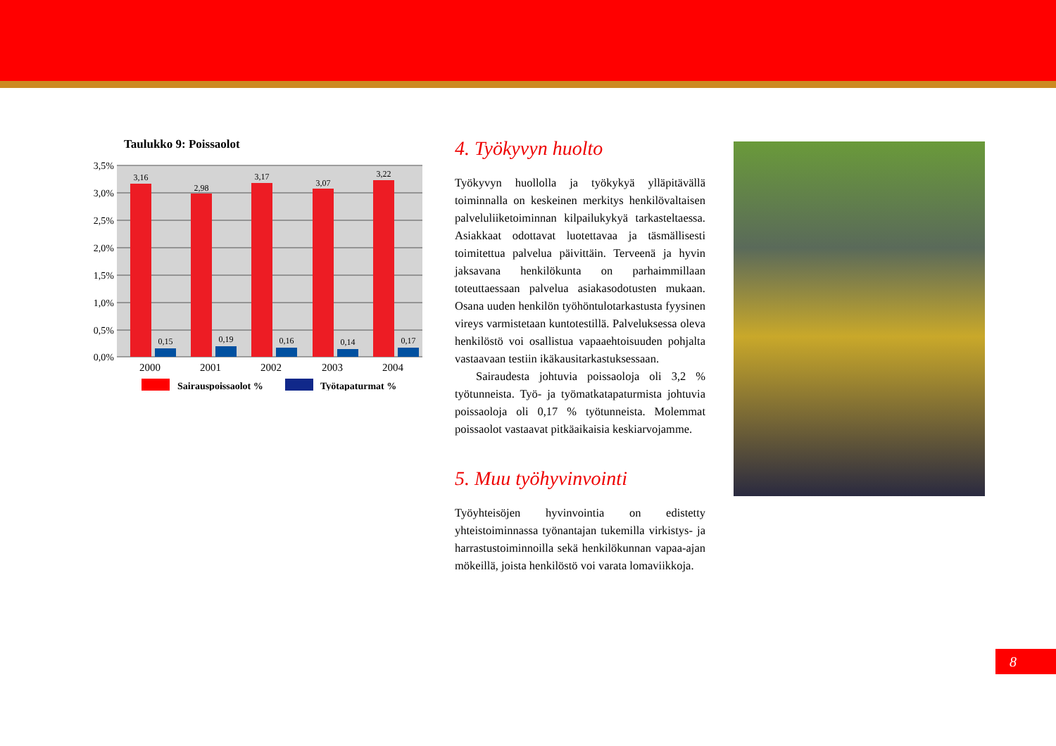Taulukko 9: Poissaolot
3,5%
3,0%
2,5%
2,0%
1,5%
1,0%
0,5%
0,0%
3,16
2,98
3,17
3,07
3,22
0,15
0,19
0,16
0,14
0,17
2000
2001
2002
2003
2004
Sairauspoissaolot %
Työtapaturmat %
4. Työkyvyn huolto
Työkyvyn huollolla ja työkykyä ylläpitävällä toiminnalla on keskeinen merkitys henkilövaltaisen palveluliiketoiminnan kilpailukykyä tarkasteltaessa. Asiakkaat odottavat luotettavaa ja täsmällisesti toimitettua palvelua päivittäin. Terveenä ja hyvin jaksavana henkilökunta on parhaimmillaan toteuttaessaan palvelua asiakasodotusten mukaan. Osana uuden henkilön työhöntulotarkastusta fyysinen vireys varmistetaan kuntotestillä. Palveluksessa oleva henkilöstö voi osallistua vapaaehtoisuuden pohjalta vastaavaan testiin ikäkausitarkastuksessaan.
Sairaudesta johtuvia poissaoloja oli 3,2 % työtunneista. Työ- ja työmatkatapaturmista johtuvia poissaoloja oli 0,17 % työtunneista. Molemmat poissaolot vastaavat pitkäaikaisia keskiarvojamme.
5. Muu työhyvinvointi
Työyhteisöjen hyvinvointia on edistetty yhteistoiminnassa työnantajan tukemilla virkistys- ja harrastustoiminnoilla sekä henkilökunnan vapaa-ajan mökeillä, joista henkilöstö voi varata lomaviikkoja.
8